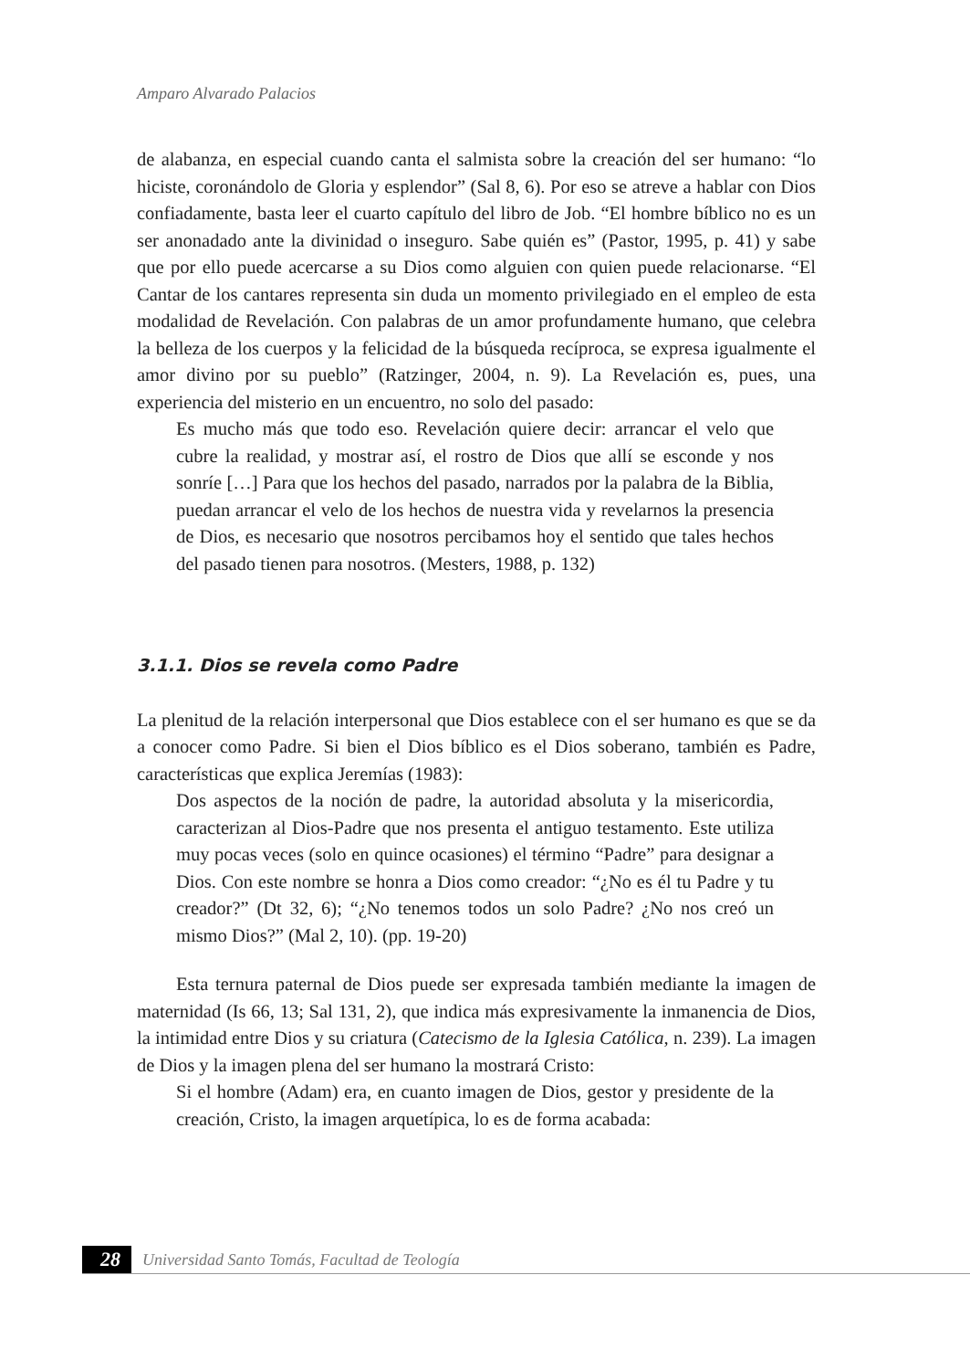Amparo Alvarado Palacios
de alabanza, en especial cuando canta el salmista sobre la creación del ser humano: “lo hiciste, coronándolo de Gloria y esplendor” (Sal 8, 6). Por eso se atreve a hablar con Dios confiadamente, basta leer el cuarto capítulo del libro de Job. “El hombre bíblico no es un ser anonadado ante la divinidad o inseguro. Sabe quién es” (Pastor, 1995, p. 41) y sabe que por ello puede acercarse a su Dios como alguien con quien puede relacionarse. “El Cantar de los cantares representa sin duda un momento privilegiado en el empleo de esta modalidad de Revelación. Con palabras de un amor profundamente humano, que celebra la belleza de los cuerpos y la felicidad de la búsqueda recíproca, se expresa igualmente el amor divino por su pueblo” (Ratzinger, 2004, n. 9). La Revelación es, pues, una experiencia del misterio en un encuentro, no solo del pasado:
Es mucho más que todo eso. Revelación quiere decir: arrancar el velo que cubre la realidad, y mostrar así, el rostro de Dios que allí se esconde y nos sonríe […] Para que los hechos del pasado, narrados por la palabra de la Biblia, puedan arrancar el velo de los hechos de nuestra vida y revelarnos la presencia de Dios, es necesario que nosotros percibamos hoy el sentido que tales hechos del pasado tienen para nosotros. (Mesters, 1988, p. 132)
3.1.1. Dios se revela como Padre
La plenitud de la relación interpersonal que Dios establece con el ser humano es que se da a conocer como Padre. Si bien el Dios bíblico es el Dios soberano, también es Padre, características que explica Jeremías (1983):
Dos aspectos de la noción de padre, la autoridad absoluta y la misericordia, caracterizan al Dios-Padre que nos presenta el antiguo testamento. Este utiliza muy pocas veces (solo en quince ocasiones) el término “Padre” para designar a Dios. Con este nombre se honra a Dios como creador: “¿No es él tu Padre y tu creador?” (Dt 32, 6); “¿No tenemos todos un solo Padre? ¿No nos creó un mismo Dios?” (Mal 2, 10). (pp. 19-20)
Esta ternura paternal de Dios puede ser expresada también mediante la imagen de maternidad (Is 66, 13; Sal 131, 2), que indica más expresivamente la inmanencia de Dios, la intimidad entre Dios y su criatura (Catecismo de la Iglesia Católica, n. 239). La imagen de Dios y la imagen plena del ser humano la mostrará Cristo:
Si el hombre (Adam) era, en cuanto imagen de Dios, gestor y presidente de la creación, Cristo, la imagen arquetípica, lo es de forma acabada:
28 Universidad Santo Tomás, Facultad de Teología